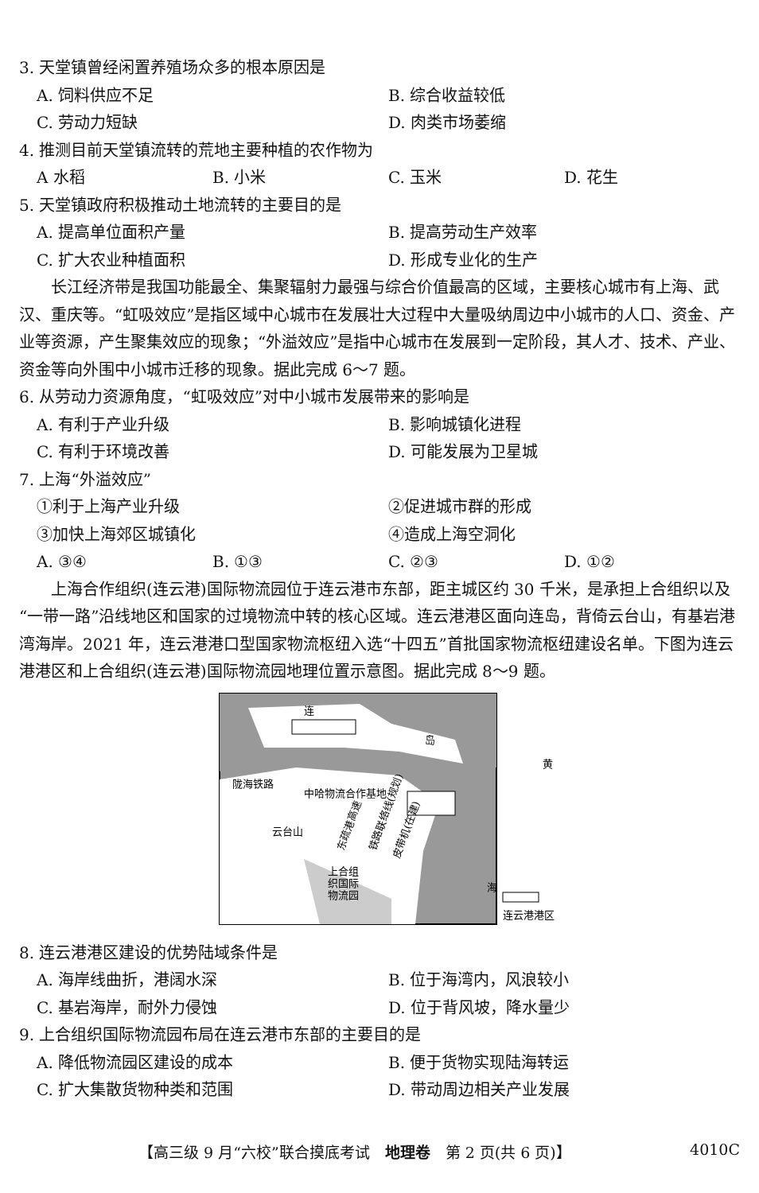3. 天堂镇曾经闲置养殖场众多的根本原因是
A. 饲料供应不足 B. 综合收益较低
C. 劳动力短缺 D. 肉类市场萎缩
4. 推测目前天堂镇流转的荒地主要种植的农作物为
A 水稻 B. 小米 C. 玉米 D. 花生
5. 天堂镇政府积极推动土地流转的主要目的是
A. 提高单位面积产量 B. 提高劳动生产效率
C. 扩大农业种植面积 D. 形成专业化的生产
长江经济带是我国功能最全、集聚辐射力最强与综合价值最高的区域，主要核心城市有上海、武汉、重庆等。“虹吸效应”是指区域中心城市在发展壮大过程中大量吸纳周边中小城市的人口、资金、产业等资源，产生聚集效应的现象；“外溢效应”是指中心城市在发展到一定阶段，其人才、技术、产业、资金等向外围中小城市迁移的现象。据此完成 6～7 题。
6. 从劳动力资源角度，“虹吸效应”对中小城市发展带来的影响是
A. 有利于产业升级 B. 影响城镇化进程
C. 有利于环境改善 D. 可能发展为卫星城
7. 上海“外溢效应”
①利于上海产业升级 ②促进城市群的形成
③加快上海郊区城镇化 ④造成上海空洞化
A. ③④ B. ①③ C. ②③ D. ①②
上海合作组织(连云港)国际物流园位于连云港市东部，距主城区约 30 千米，是承担上合组织以及“一带一路”沿线地区和国家的过境物流中转的核心区域。连云港港区面向连岛，背倚云台山，有基岩港湾海岸。2021 年，连云港港口型国家物流枢纽入选“十四五”首批国家物流枢纽建设名单。下图为连云港港区和上合组织(连云港)国际物流园地理位置示意图。据此完成 8～9 题。
连
岛
黄
陇海铁路
中哈物流合作基地
云台山
上合组
织国际
物流园
海
东疏港高速
铁路联络线(规划)
皮带机(在建)
连云港港区
8. 连云港港区建设的优势陆域条件是
A. 海岸线曲折，港阔水深 B. 位于海湾内，风浪较小
C. 基岩海岸，耐外力侵蚀 D. 位于背风坡，降水量少
9. 上合组织国际物流园布局在连云港市东部的主要目的是
A. 降低物流园区建设的成本 B. 便于货物实现陆海转运
C. 扩大集散货物种类和范围 D. 带动周边相关产业发展
【高三级 9 月“六校”联合摸底考试　地理卷　第 2 页(共 6 页)】 4010C